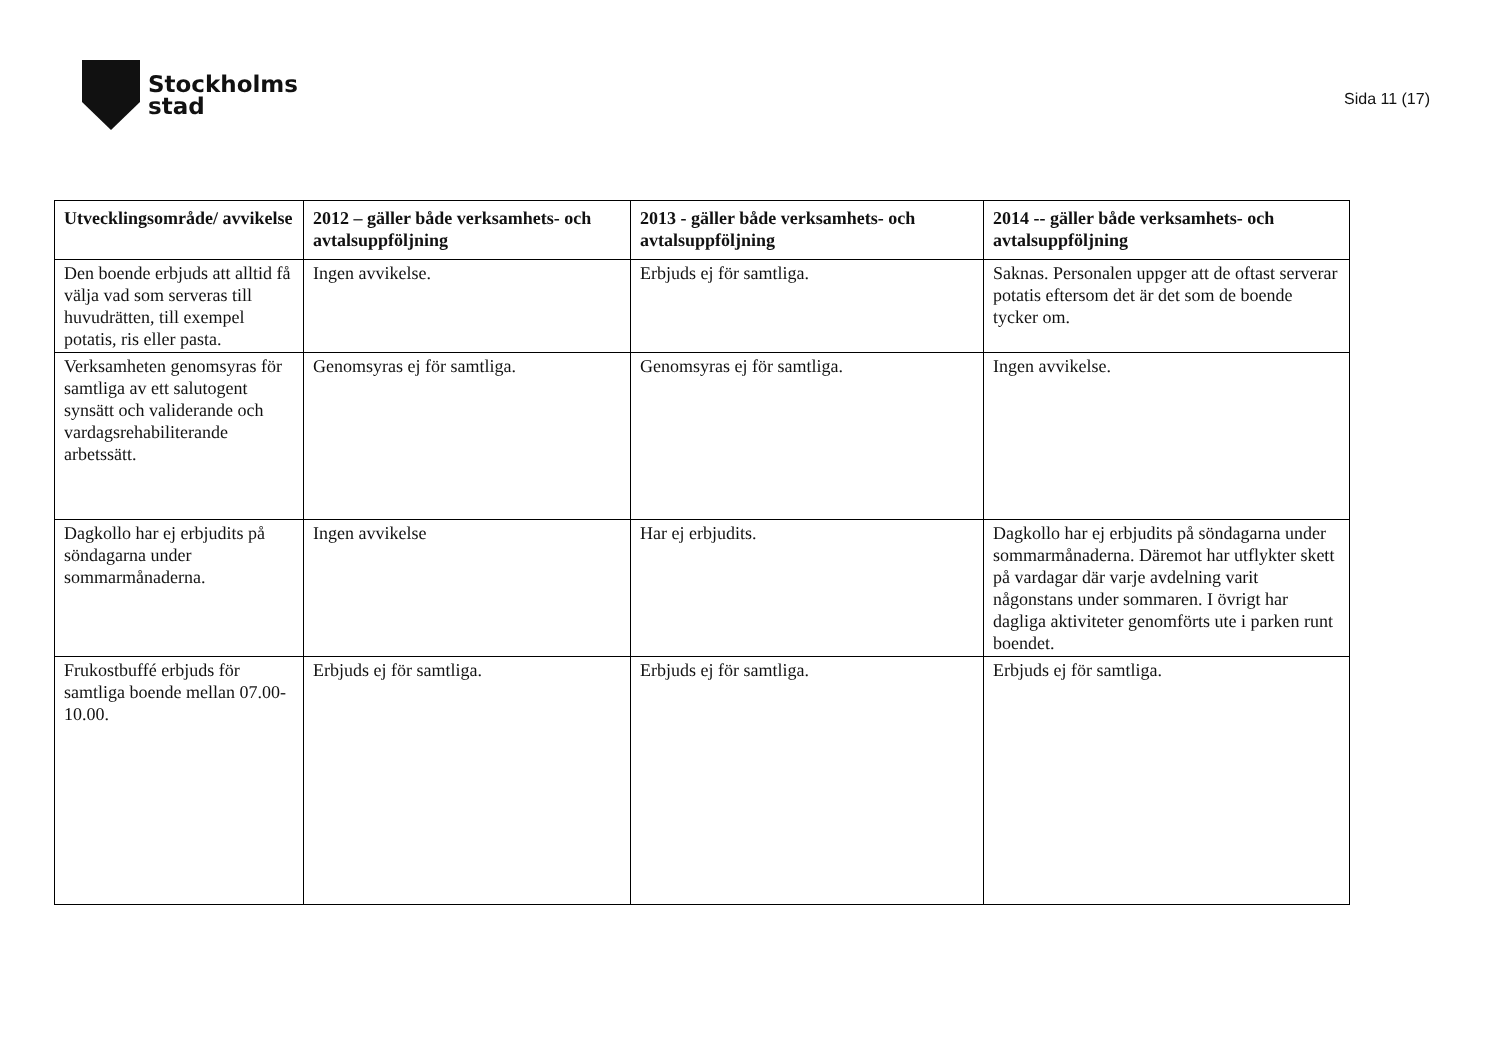Stockholms
stad
Sida 11 (17)
| Utvecklingsområde/ avvikelse | 2012 – gäller både verksamhets- och avtalsuppföljning | 2013 - gäller både verksamhets- och avtalsuppföljning | 2014 -- gäller både verksamhets- och avtalsuppföljning |
| --- | --- | --- | --- |
| Den boende erbjuds att alltid få välja vad som serveras till huvudrätten, till exempel potatis, ris eller pasta. | Ingen avvikelse. | Erbjuds ej för samtliga. | Saknas. Personalen uppger att de oftast serverar potatis eftersom det är det som de boende tycker om. |
| Verksamheten genomsyras för samtliga av ett salutogent synsätt och validerande och vardagsrehabiliterande arbetssätt. | Genomsyras ej för samtliga. | Genomsyras ej för samtliga. | Ingen avvikelse. |
| Dagkollo har ej erbjudits på söndagarna under sommarmånaderna. | Ingen avvikelse | Har ej erbjudits. | Dagkollo har ej erbjudits på söndagarna under sommarmånaderna. Däremot har utflykter skett på vardagar där varje avdelning varit någonstans under sommaren. I övrigt har dagliga aktiviteter genomförts ute i parken runt boendet. |
| Frukostbuffé erbjuds för samtliga boende mellan 07.00-10.00. | Erbjuds ej för samtliga. | Erbjuds ej för samtliga. | Erbjuds ej för samtliga. |